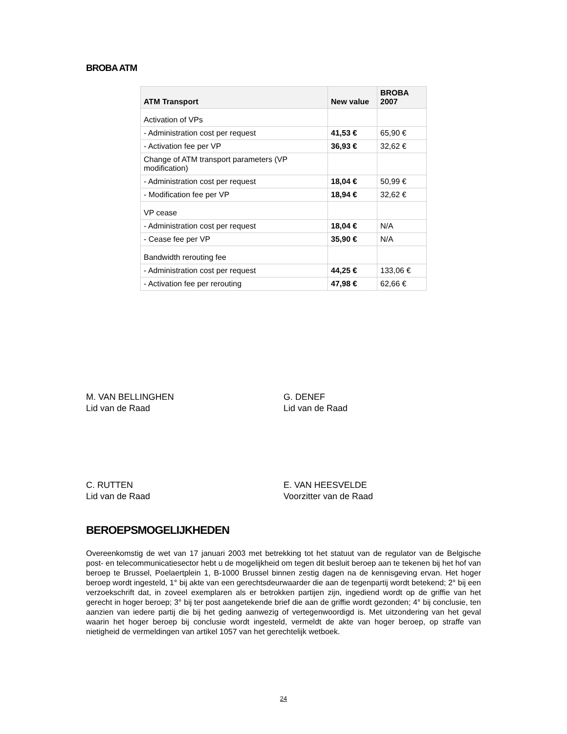BROBA ATM
| ATM Transport | New value | BROBA 2007 |
| --- | --- | --- |
| Activation of VPs | | |
| - Administration cost per request | 41,53 € | 65,90 € |
| - Activation fee per VP | 36,93 € | 32,62 € |
| Change of ATM transport parameters (VP modification) | | |
| - Administration cost per request | 18,04 € | 50,99 € |
| - Modification fee per VP | 18,94 € | 32,62 € |
| VP cease | | |
| - Administration cost per request | 18,04 € | N/A |
| - Cease fee per VP | 35,90 € | N/A |
| Bandwidth rerouting fee | | |
| - Administration cost per request | 44,25 € | 133,06 € |
| - Activation fee per rerouting | 47,98 € | 62,66 € |
M. VAN BELLINGHEN
Lid van de Raad
G. DENEF
Lid van de Raad
C. RUTTEN
Lid van de Raad
E. VAN HEESVELDE
Voorzitter van de Raad
BEROEPSMOGELIJKHEDEN
Overeenkomstig de wet van 17 januari 2003 met betrekking tot het statuut van de regulator van de Belgische post- en telecommunicatiesector hebt u de mogelijkheid om tegen dit besluit beroep aan te tekenen bij het hof van beroep te Brussel, Poelaertplein 1, B-1000 Brussel binnen zestig dagen na de kennisgeving ervan. Het hoger beroep wordt ingesteld, 1° bij akte van een gerechtsdeurwaarder die aan de tegenpartij wordt betekend; 2° bij een verzoekschrift dat, in zoveel exemplaren als er betrokken partijen zijn, ingediend wordt op de griffie van het gerecht in hoger beroep; 3° bij ter post aangetekende brief die aan de griffie wordt gezonden; 4° bij conclusie, ten aanzien van iedere partij die bij het geding aanwezig of vertegenwoordigd is. Met uitzondering van het geval waarin het hoger beroep bij conclusie wordt ingesteld, vermeldt de akte van hoger beroep, op straffe van nietigheid de vermeldingen van artikel 1057 van het gerechtelijk wetboek.
24